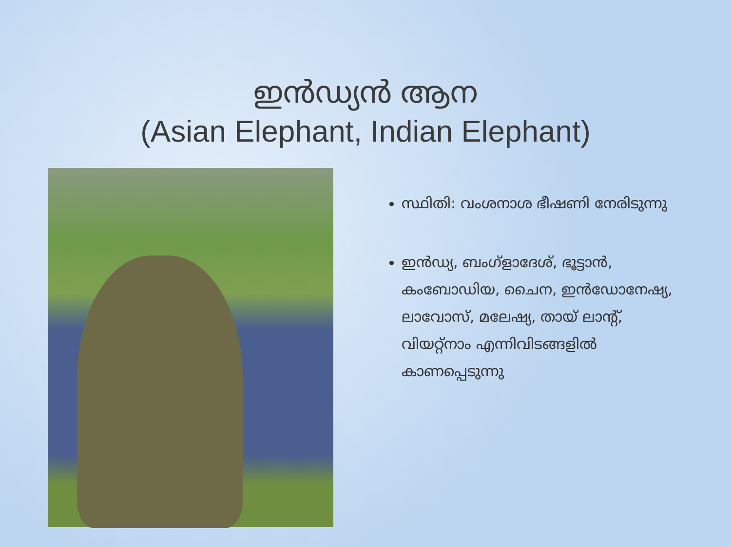ഇൻഡ്യൻ ആന
(Asian Elephant, Indian Elephant)
സ്ഥിതി: വംശനാശ ഭീഷണി നേരിടുന്നു
ഇൻഡ്യ, ബംഗ്ളാദേശ്, ഭൂട്ടാൻ, കംബോഡിയ, ചൈന, ഇൻഡോനേഷ്യ, ലാവോസ്, മലേഷ്യ, തായ് ലാന്റ്, വിയറ്റ്നാം എന്നിവിടങ്ങളിൽ കാണപ്പെടുന്നു